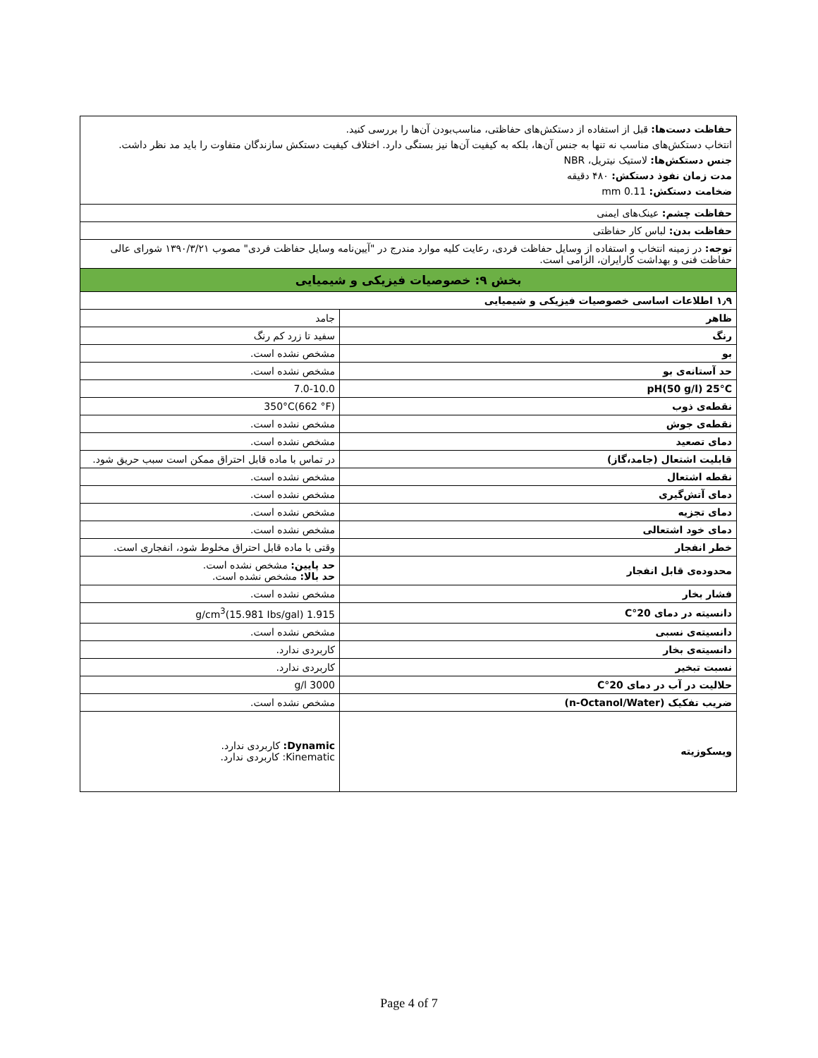| حفاظت دست‌ها: قبل از استفاده از دستکش‌های حفاظتی، مناسب‌بودن آن‌ها را بررسی کنید. انتخاب دستکش‌های مناسب نه تنها به جنس آن‌ها، بلکه به کیفیت آن‌ها نیز بستگی دارد. اختلاف کیفیت دستکش سازندگان متفاوت را باید مد نظر داشت. جنس دستکش‌ها: لاستیک نیتریل، NBR مدت زمان نفوذ دستکش: ۴۸۰ دقیقه ضخامت دستکش: 0.11 mm | |
| حفاظت چشم: عینک‌های ایمنی | |
| حفاظت بدن: لباس کار حفاظتی | |
| توجه: در زمینه انتخاب و استفاده از وسایل حفاظت فردی، رعایت کلیه موارد مندرج در "آیین‌نامه وسایل حفاظت فردی" مصوب ۱۳۹۰/۳/۲۱ شورای عالی حفاظت فنی و بهداشت کارایران، الزامی است. | |
| بخش ۹: خصوصیات فیزیکی و شیمیایی | |
| ۱٫۹ اطلاعات اساسی خصوصیات فیزیکی و شیمیایی | |
| ظاهر | جامد |
| رنگ | سفید تا زرد کم رنگ |
| بو | مشخص نشده است. |
| حد آستانه‌ی بو | مشخص نشده است. |
| pH(50 g/l) 25°C | 7.0-10.0 |
| نقطه‌ی ذوب | 350°C(662 °F) |
| نقطه‌ی جوش | مشخص نشده است. |
| دمای تصعید | مشخص نشده است. |
| قابلیت اشتعال (جامد،گاز) | در تماس با ماده قابل احتراق ممکن است سبب حریق شود. |
| نقطه اشتعال | مشخص نشده است. |
| دمای آتش‌گیری | مشخص نشده است. |
| دمای تجزیه | مشخص نشده است. |
| دمای خود اشتعالی | مشخص نشده است. |
| خطر انفجار | وقتی با ماده قابل احتراق مخلوط شود، انفجاری است. |
| محدوده‌ی قابل انفجار | حد پایین: مشخص نشده است. حد بالا: مشخص نشده است. |
| فشار بخار | مشخص نشده است. |
| دانسیته در دمای 20°C | 1.915 g/cm<sup>3</sup>(15.981 Ibs/gal) |
| دانسیته‌ی نسبی | مشخص نشده است. |
| دانسیته‌ی بخار | کاربردی ندارد. |
| نسبت تبخیر | کاربردی ندارد. |
| حلالیت در آب در دمای 20°C | 3000 g/l |
| ضریب تفکیک (n-Octanol/Water) | مشخص نشده است. |
| ویسکوزیته | Dynamic: کاربردی ندارد. Kinematic: کاربردی ندارد. |
Page 4 of 7